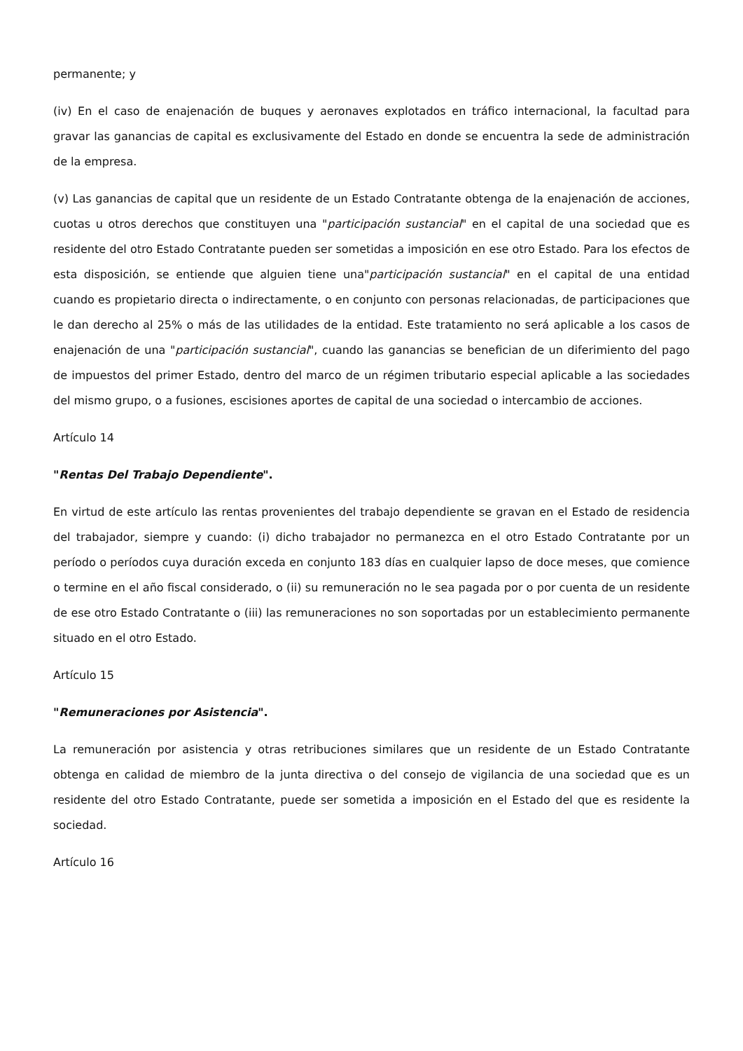permanente; y
(iv) En el caso de enajenación de buques y aeronaves explotados en tráfico internacional, la facultad para gravar las ganancias de capital es exclusivamente del Estado en donde se encuentra la sede de administración de la empresa.
(v) Las ganancias de capital que un residente de un Estado Contratante obtenga de la enajenación de acciones, cuotas u otros derechos que constituyen una "participación sustancial" en el capital de una sociedad que es residente del otro Estado Contratante pueden ser sometidas a imposición en ese otro Estado. Para los efectos de esta disposición, se entiende que alguien tiene una"participación sustancial" en el capital de una entidad cuando es propietario directa o indirectamente, o en conjunto con personas relacionadas, de participaciones que le dan derecho al 25% o más de las utilidades de la entidad. Este tratamiento no será aplicable a los casos de enajenación de una "participación sustancial", cuando las ganancias se benefician de un diferimiento del pago de impuestos del primer Estado, dentro del marco de un régimen tributario especial aplicable a las sociedades del mismo grupo, o a fusiones, escisiones aportes de capital de una sociedad o intercambio de acciones.
Artículo 14
"Rentas Del Trabajo Dependiente".
En virtud de este artículo las rentas provenientes del trabajo dependiente se gravan en el Estado de residencia del trabajador, siempre y cuando: (i) dicho trabajador no permanezca en el otro Estado Contratante por un período o períodos cuya duración exceda en conjunto 183 días en cualquier lapso de doce meses, que comience o termine en el año fiscal considerado, o (ii) su remuneración no le sea pagada por o por cuenta de un residente de ese otro Estado Contratante o (iii) las remuneraciones no son soportadas por un establecimiento permanente situado en el otro Estado.
Artículo 15
"Remuneraciones por Asistencia".
La remuneración por asistencia y otras retribuciones similares que un residente de un Estado Contratante obtenga en calidad de miembro de la junta directiva o del consejo de vigilancia de una sociedad que es un residente del otro Estado Contratante, puede ser sometida a imposición en el Estado del que es residente la sociedad.
Artículo 16